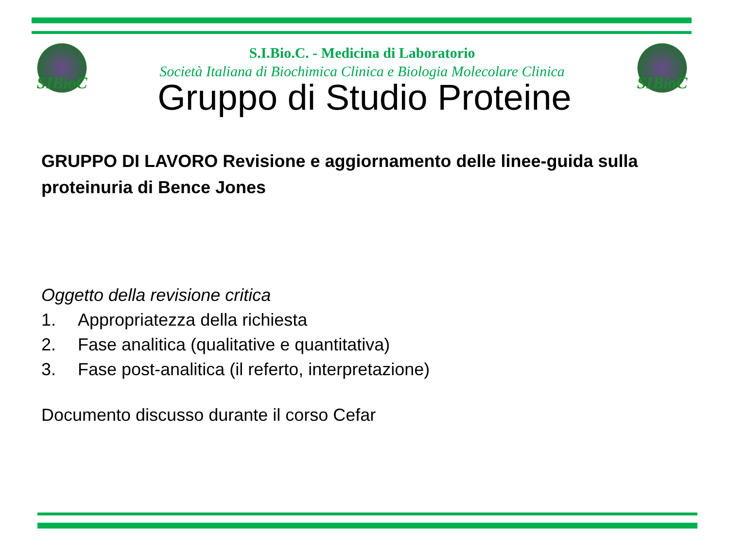SIBioC SIBioC
S.I.Bio.C. - Medicina di Laboratorio
Società Italiana di Biochimica Clinica e Biologia Molecolare Clinica
Gruppo di Studio Proteine
GRUPPO DI LAVORO Revisione e aggiornamento delle linee-guida sulla proteinuria di Bence Jones
Oggetto della revisione critica
1. Appropriatezza della richiesta
2. Fase analitica (qualitative e quantitativa)
3. Fase post-analitica (il referto, interpretazione)
Documento discusso durante il corso Cefar